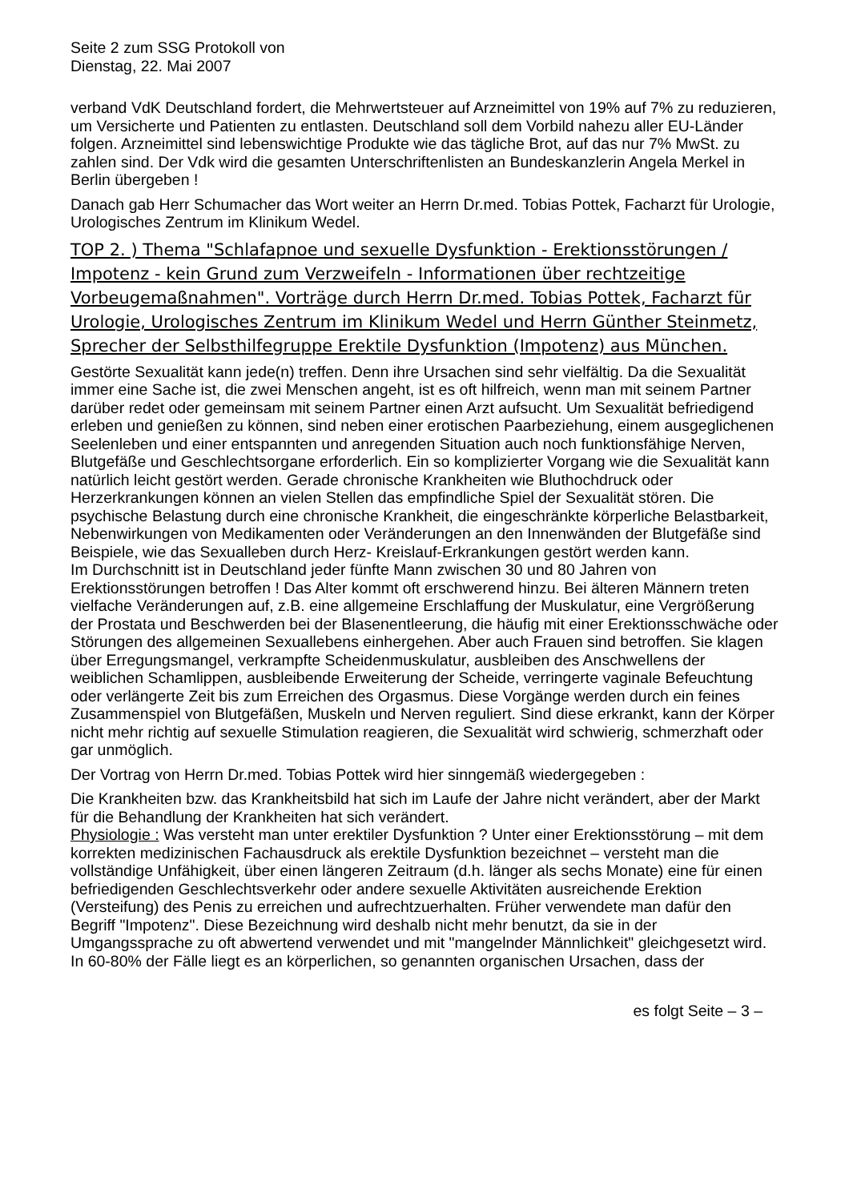Seite 2 zum SSG Protokoll von
Dienstag, 22. Mai 2007
verband VdK Deutschland fordert, die Mehrwertsteuer auf Arzneimittel von 19% auf 7% zu reduzieren, um Versicherte und Patienten zu entlasten. Deutschland soll dem Vorbild nahezu aller EU-Länder folgen. Arzneimittel sind lebenswichtige Produkte wie das tägliche Brot, auf das nur 7% MwSt. zu zahlen sind. Der Vdk wird die gesamten Unterschriftenlisten an Bundeskanzlerin Angela Merkel in Berlin übergeben !
Danach gab Herr Schumacher das Wort weiter an Herrn Dr.med. Tobias Pottek, Facharzt für Urologie, Urologisches Zentrum im Klinikum Wedel.
TOP 2. ) Thema "Schlafapnoe und sexuelle Dysfunktion - Erektionsstörungen / Impotenz - kein Grund zum Verzweifeln - Informationen über rechtzeitige Vorbeugemaßnahmen". Vorträge durch Herrn Dr.med. Tobias Pottek, Facharzt für Urologie, Urologisches Zentrum im Klinikum Wedel und Herrn Günther Steinmetz, Sprecher der Selbsthilfegruppe Erektile Dysfunktion (Impotenz) aus München.
Gestörte Sexualität kann jede(n) treffen. Denn ihre Ursachen sind sehr vielfältig. Da die Sexualität immer eine Sache ist, die zwei Menschen angeht, ist es oft hilfreich, wenn man mit seinem Partner darüber redet oder gemeinsam mit seinem Partner einen Arzt aufsucht. Um Sexualität befriedigend erleben und genießen zu können, sind neben einer erotischen Paarbeziehung, einem ausgeglichenen Seelenleben und einer entspannten und anregenden Situation auch noch funktionsfähige Nerven, Blutgefäße und Geschlechtsorgane erforderlich. Ein so komplizierter Vorgang wie die Sexualität kann natürlich leicht gestört werden. Gerade chronische Krankheiten wie Bluthochdruck oder Herzerkrankungen können an vielen Stellen das empfindliche Spiel der Sexualität stören. Die psychische Belastung durch eine chronische Krankheit, die eingeschränkte körperliche Belastbarkeit, Nebenwirkungen von Medikamenten oder Veränderungen an den Innenwänden der Blutgefäße sind Beispiele, wie das Sexualleben durch Herz- Kreislauf-Erkrankungen gestört werden kann.
Im Durchschnitt ist in Deutschland jeder fünfte Mann zwischen 30 und 80 Jahren von Erektionsstörungen betroffen ! Das Alter kommt oft erschwerend hinzu. Bei älteren Männern treten vielfache Veränderungen auf, z.B. eine allgemeine Erschlaffung der Muskulatur, eine Vergrößerung der Prostata und Beschwerden bei der Blasenentleerung, die häufig mit einer Erektionsschwäche oder Störungen des allgemeinen Sexuallebens einhergehen. Aber auch Frauen sind betroffen. Sie klagen über Erregungsmangel, verkrampfte Scheidenmuskulatur, ausbleiben des Anschwellens der weiblichen Schamlippen, ausbleibende Erweiterung der Scheide, verringerte vaginale Befeuchtung oder verlängerte Zeit bis zum Erreichen des Orgasmus. Diese Vorgänge werden durch ein feines Zusammenspiel von Blutgefäßen, Muskeln und Nerven reguliert. Sind diese erkrankt, kann der Körper nicht mehr richtig auf sexuelle Stimulation reagieren, die Sexualität wird schwierig, schmerzhaft oder gar unmöglich.
Der Vortrag von Herrn Dr.med. Tobias Pottek wird hier sinngemäß wiedergegeben :
Die Krankheiten bzw. das Krankheitsbild hat sich im Laufe der Jahre nicht verändert, aber der Markt für die Behandlung der Krankheiten hat sich verändert.
Physiologie : Was versteht man unter erektiler Dysfunktion ? Unter einer Erektionsstörung – mit dem korrekten medizinischen Fachausdruck als erektile Dysfunktion bezeichnet – versteht man die vollständige Unfähigkeit, über einen längeren Zeitraum (d.h. länger als sechs Monate) eine für einen befriedigenden Geschlechtsverkehr oder andere sexuelle Aktivitäten ausreichende Erektion (Versteifung) des Penis zu erreichen und aufrechtzuerhalten. Früher verwendete man dafür den Begriff "Impotenz". Diese Bezeichnung wird deshalb nicht mehr benutzt, da sie in der Umgangssprache zu oft abwertend verwendet und mit "mangelnder Männlichkeit" gleichgesetzt wird.
In 60-80% der Fälle liegt es an körperlichen, so genannten organischen Ursachen, dass der
es folgt Seite – 3 –